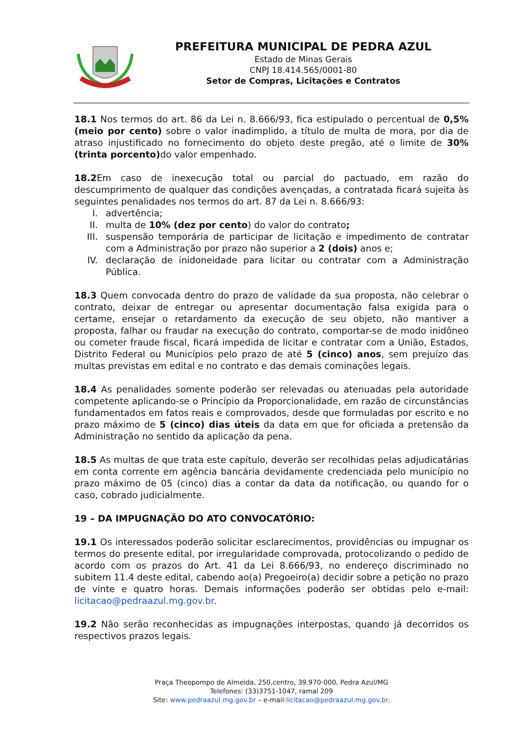PREFEITURA MUNICIPAL DE PEDRA AZUL
Estado de Minas Gerais
CNPJ 18.414.565/0001-80
Setor de Compras, Licitações e Contratos
18.1 Nos termos do art. 86 da Lei n. 8.666/93, fica estipulado o percentual de 0,5% (meio por cento) sobre o valor inadimplido, a título de multa de mora, por dia de atraso injustificado no fornecimento do objeto deste pregão, até o limite de 30% (trinta porcento) do valor empenhado.
18.2 Em caso de inexecução total ou parcial do pactuado, em razão do descumprimento de qualquer das condições avençadas, a contratada ficará sujeita às seguintes penalidades nos termos do art. 87 da Lei n. 8.666/93:
I. advertência;
II. multa de 10% (dez por cento) do valor do contrato;
III. suspensão temporária de participar de licitação e impedimento de contratar com a Administração por prazo não superior a 2 (dois) anos e;
IV. declaração de inidoneidade para licitar ou contratar com a Administração Pública.
18.3 Quem convocada dentro do prazo de validade da sua proposta, não celebrar o contrato, deixar de entregar ou apresentar documentação falsa exigida para o certame, ensejar o retardamento da execução de seu objeto, não mantiver a proposta, falhar ou fraudar na execução do contrato, comportar-se de modo inidôneo ou cometer fraude fiscal, ficará impedida de licitar e contratar com a União, Estados, Distrito Federal ou Municípios pelo prazo de até 5 (cinco) anos, sem prejuízo das multas previstas em edital e no contrato e das demais cominações legais.
18.4 As penalidades somente poderão ser relevadas ou atenuadas pela autoridade competente aplicando-se o Princípio da Proporcionalidade, em razão de circunstâncias fundamentados em fatos reais e comprovados, desde que formuladas por escrito e no prazo máximo de 5 (cinco) dias úteis da data em que for oficiada a pretensão da Administração no sentido da aplicação da pena.
18.5 As multas de que trata este capítulo, deverão ser recolhidas pelas adjudicatárias em conta corrente em agência bancária devidamente credenciada pelo município no prazo máximo de 05 (cinco) dias a contar da data da notificação, ou quando for o caso, cobrado judicialmente.
19 – DA IMPUGNAÇÃO DO ATO CONVOCATÓRIO:
19.1 Os interessados poderão solicitar esclarecimentos, providências ou impugnar os termos do presente edital, por irregularidade comprovada, protocolizando o pedido de acordo com os prazos do Art. 41 da Lei 8.666/93, no endereço discriminado no subitem 11.4 deste edital, cabendo ao(a) Pregoeiro(a) decidir sobre a petição no prazo de vinte e quatro horas. Demais informações poderão ser obtidas pelo e-mail: licitacao@pedraazul.mg.gov.br.
19.2 Não serão reconhecidas as impugnações interpostas, quando já decorridos os respectivos prazos legais.
Praça Theopompo de Almeida, 250,centro, 39.970-000, Pedra Azul/MG
Telefones: (33)3751-1047, ramal 209
Site: www.pedraazul.mg.gov.br – e-mail:licitacao@pedraazul.mg.gov.br.